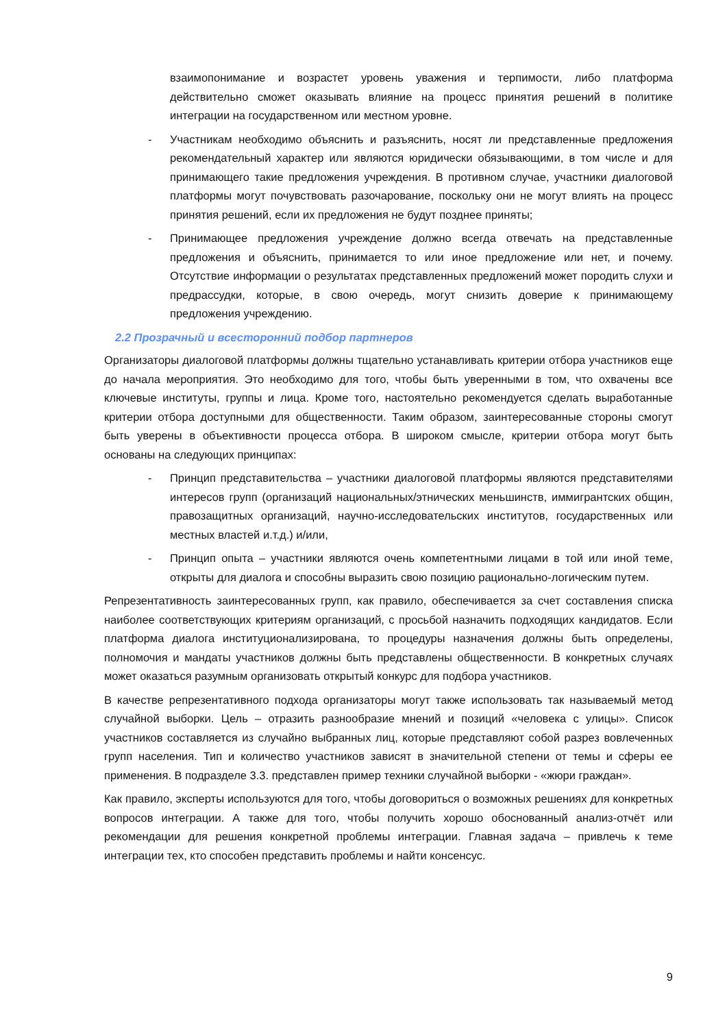взаимопонимание и возрастет уровень уважения и терпимости, либо платформа действительно сможет оказывать влияние на процесс принятия решений в политике интеграции на государственном или местном уровне.
- Участникам необходимо объяснить и разъяснить, носят ли представленные предложения рекомендательный характер или являются юридически обязывающими, в том числе и для принимающего такие предложения учреждения. В противном случае, участники диалоговой платформы могут почувствовать разочарование, поскольку они не могут влиять на процесс принятия решений, если их предложения не будут позднее приняты;
- Принимающее предложения учреждение должно всегда отвечать на представленные предложения и объяснить, принимается то или иное предложение или нет, и почему. Отсутствие информации о результатах представленных предложений может породить слухи и предрассудки, которые, в свою очередь, могут снизить доверие к принимающему предложения учреждению.
2.2 Прозрачный и всесторонний подбор партнеров
Организаторы диалоговой платформы должны тщательно устанавливать критерии отбора участников еще до начала мероприятия. Это необходимо для того, чтобы быть уверенными в том, что охвачены все ключевые институты, группы и лица. Кроме того, настоятельно рекомендуется сделать выработанные критерии отбора доступными для общественности. Таким образом, заинтересованные стороны смогут быть уверены в объективности процесса отбора. В широком смысле, критерии отбора могут быть основаны на следующих принципах:
- Принцип представительства – участники диалоговой платформы являются представителями интересов групп (организаций национальных/этнических меньшинств, иммигрантских общин, правозащитных организаций, научно-исследовательских институтов, государственных или местных властей и.т.д.) и/или,
- Принцип опыта – участники являются очень компетентными лицами в той или иной теме, открыты для диалога и способны выразить свою позицию рационально-логическим путем.
Репрезентативность заинтересованных групп, как правило, обеспечивается за счет составления списка наиболее соответствующих критериям организаций, с просьбой назначить подходящих кандидатов. Если платформа диалога институционализирована, то процедуры назначения должны быть определены, полномочия и мандаты участников должны быть представлены общественности. В конкретных случаях может оказаться разумным организовать открытый конкурс для подбора участников.
В качестве репрезентативного подхода организаторы могут также использовать так называемый метод случайной выборки. Цель – отразить разнообразие мнений и позиций «человека с улицы». Список участников составляется из случайно выбранных лиц, которые представляют собой разрез вовлеченных групп населения. Тип и количество участников зависят в значительной степени от темы и сферы ее применения. В подразделе 3.3. представлен пример техники случайной выборки - «жюри граждан».
Как правило, эксперты используются для того, чтобы договориться о возможных решениях для конкретных вопросов интеграции. А также для того, чтобы получить хорошо обоснованный анализ-отчёт или рекомендации для решения конкретной проблемы интеграции. Главная задача – привлечь к теме интеграции тех, кто способен представить проблемы и найти консенсус.
9